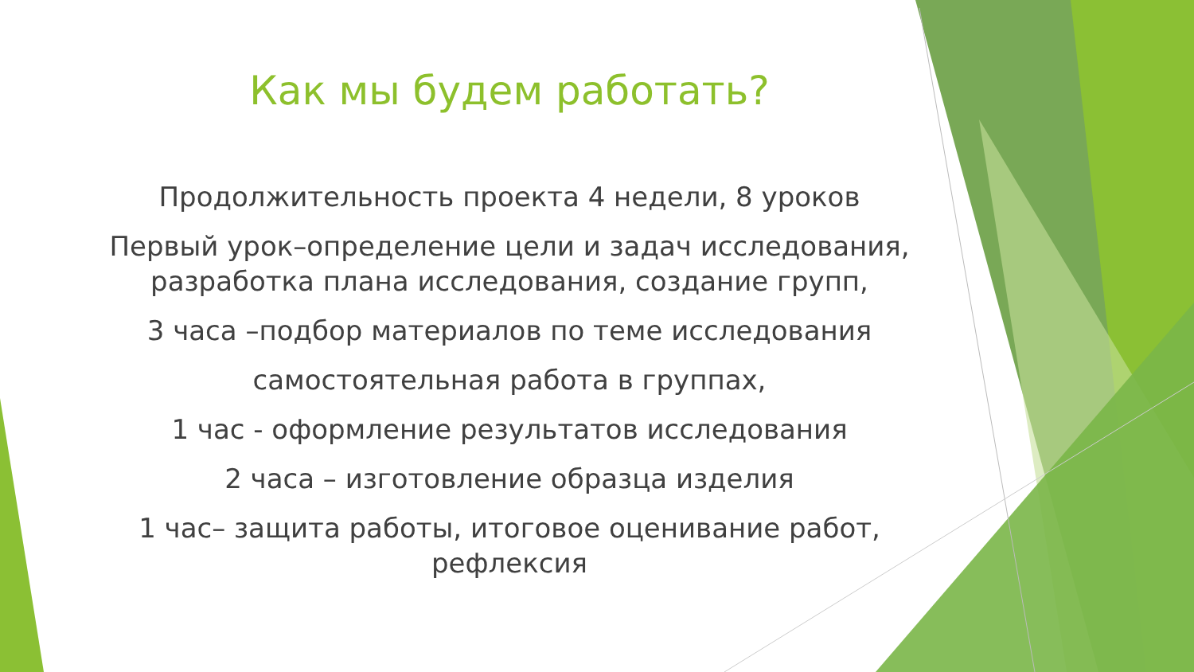Как мы будем работать?
Продолжительность проекта 4 недели, 8 уроков
Первый урок–определение цели и задач исследования, разработка плана исследования, создание групп,
3 часа –подбор материалов по теме исследования
самостоятельная работа в группах,
1 час - оформление результатов исследования
2 часа – изготовление образца изделия
1 час– защита работы, итоговое оценивание работ, рефлексия